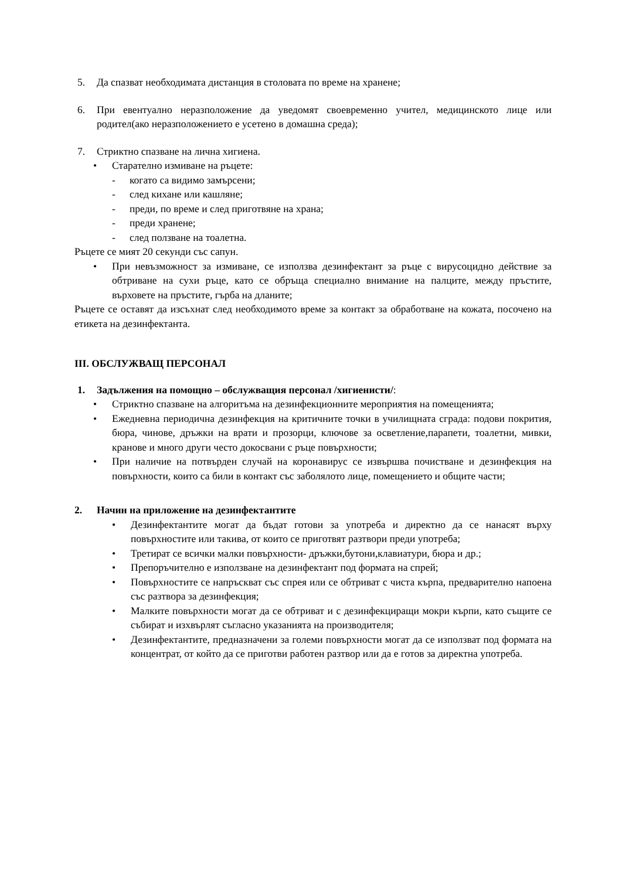5. Да спазват необходимата дистанция в столовата по време на хранене;
6. При евентуално неразположение да уведомят своевременно учител, медицинското лице или родител(ако неразположението е усетено в домашна среда);
7. Стриктно спазване на лична хигиена.
• Старателно измиване на ръцете:
- когато са видимо замърсени;
- след кихане или кашляне;
- преди, по време и след приготвяне на храна;
- преди хранене;
- след ползване на тоалетна.
Ръцете се мият 20 секунди със сапун.
• При невъзможност за измиване, се използва дезинфектант за ръце с вирусоцидно действие за обтриване на сухи ръце, като се обръща специално внимание на палците, между пръстите, върховете на пръстите, гърба на дланите;
Ръцете се оставят да изсъхнат след необходимото време за контакт за обработване на кожата, посочено на етикета на дезинфектанта.
III. ОБСЛУЖВАЩ ПЕРСОНАЛ
1. Задължения на помощно – обслужващия персонал /хигиенисти/:
• Стриктно спазване на алгоритъма на дезинфекционните мероприятия на помещенията;
• Ежедневна периодична дезинфекция на критичните точки в училищната сграда: подови покрития, бюра, чинове, дръжки на врати и прозорци, ключове за осветление,парапети, тоалетни, мивки, кранове и много други често докосвани с ръце повърхности;
• При наличие на потвърден случай на коронавирус се извършва почистване и дезинфекция на повърхности, които са били в контакт със заболялото лице, помещението и общите части;
2. Начин на приложение на дезинфектантите
• Дезинфектантите могат да бъдат готови за употреба и директно да се нанасят върху повърхностите или такива, от които се приготвят разтвори преди употреба;
• Третират се всички малки повърхности- дръжки,бутони,клавиатури, бюра и др.;
• Препоръчително е използване на дезинфектант под формата на спрей;
• Повърхностите се напръскват със спрея или се обтриват с чиста кърпа, предварително напоена със разтвора за дезинфекция;
• Малките повърхности могат да се обтриват и с дезинфекциращи мокри кърпи, като същите се събират и изхвърлят съгласно указанията на производителя;
• Дезинфектантите, предназначени за големи повърхности могат да се използват под формата на концентрат, от който да се приготви работен разтвор или да е готов за директна употреба.